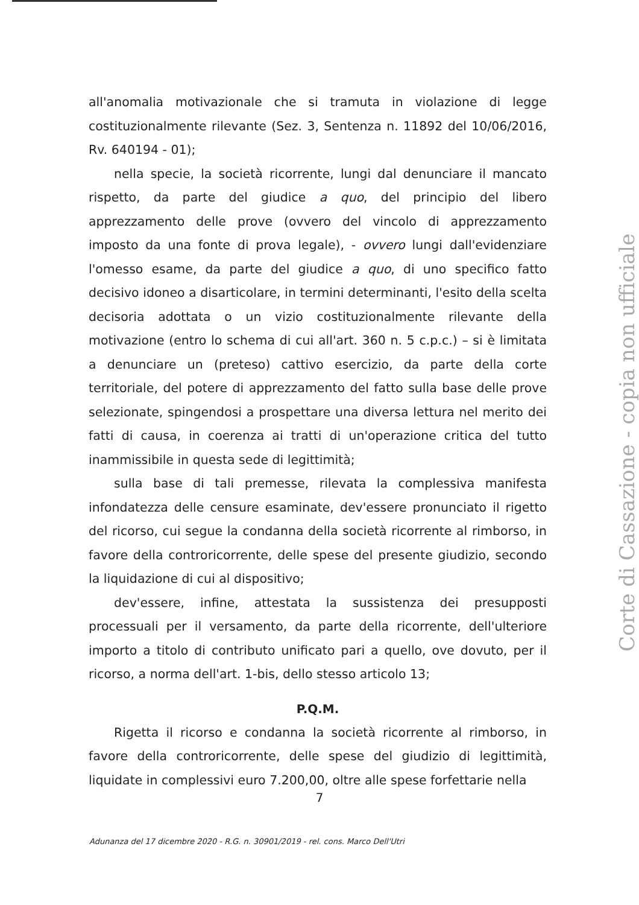all'anomalia motivazionale che si tramuta in violazione di legge costituzionalmente rilevante (Sez. 3, Sentenza n. 11892 del 10/06/2016, Rv. 640194 - 01);
nella specie, la società ricorrente, lungi dal denunciare il mancato rispetto, da parte del giudice a quo, del principio del libero apprezzamento delle prove (ovvero del vincolo di apprezzamento imposto da una fonte di prova legale), - ovvero lungi dall'evidenziare l'omesso esame, da parte del giudice a quo, di uno specifico fatto decisivo idoneo a disarticolare, in termini determinanti, l'esito della scelta decisoria adottata o un vizio costituzionalmente rilevante della motivazione (entro lo schema di cui all'art. 360 n. 5 c.p.c.) – si è limitata a denunciare un (preteso) cattivo esercizio, da parte della corte territoriale, del potere di apprezzamento del fatto sulla base delle prove selezionate, spingendosi a prospettare una diversa lettura nel merito dei fatti di causa, in coerenza ai tratti di un'operazione critica del tutto inammissibile in questa sede di legittimità;
sulla base di tali premesse, rilevata la complessiva manifesta infondatezza delle censure esaminate, dev'essere pronunciato il rigetto del ricorso, cui segue la condanna della società ricorrente al rimborso, in favore della controricorrente, delle spese del presente giudizio, secondo la liquidazione di cui al dispositivo;
dev'essere, infine, attestata la sussistenza dei presupposti processuali per il versamento, da parte della ricorrente, dell'ulteriore importo a titolo di contributo unificato pari a quello, ove dovuto, per il ricorso, a norma dell'art. 1-bis, dello stesso articolo 13;
P.Q.M.
Rigetta il ricorso e condanna la società ricorrente al rimborso, in favore della controricorrente, delle spese del giudizio di legittimità, liquidate in complessivi euro 7.200,00, oltre alle spese forfettarie nella
7
Adunanza del 17 dicembre 2020 - R.G. n. 30901/2019 - rel. cons. Marco Dell'Utri
Corte di Cassazione - copia non ufficiale